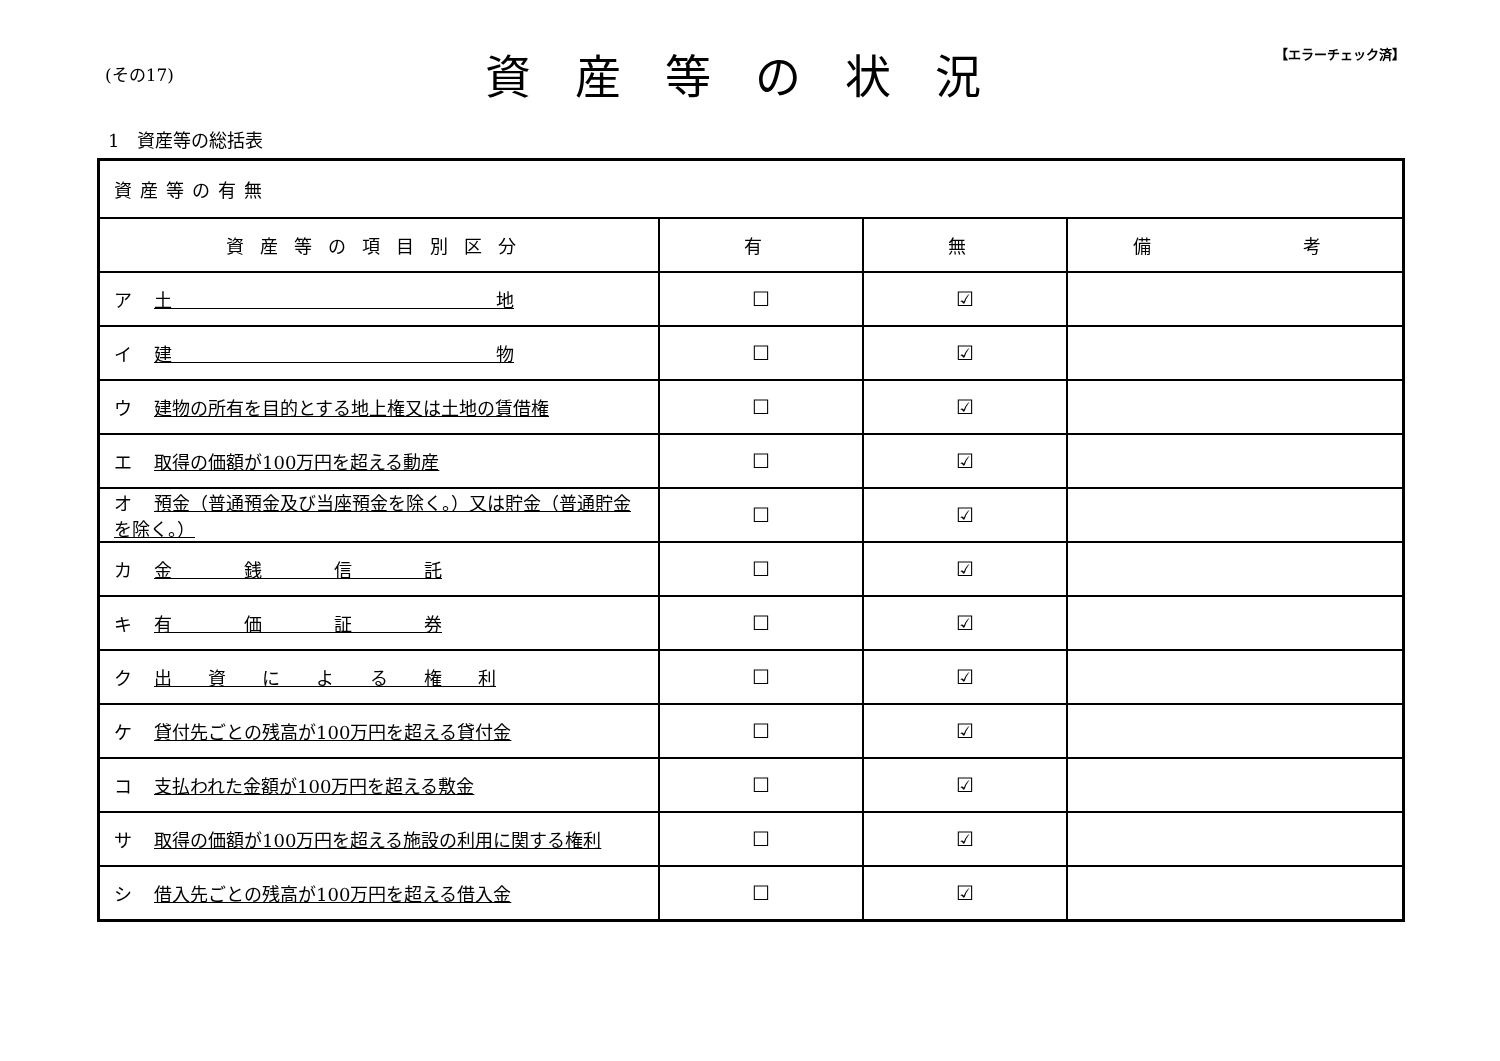(その17)
資産等の状況
【エラーチェック済】
1　資産等の総括表
| 資産等の有無 | | | |
| 資産等の項目別区分 | 有 | 無 | 備 考 |
| ア 土 地 | ☐ | ☑ | |
| イ 建 物 | ☐ | ☑ | |
| ウ 建物の所有を目的とする地上権又は土地の賃借権 | ☐ | ☑ | |
| エ 取得の価額が100万円を超える動産 | ☐ | ☑ | |
| オ 預金（普通預金及び当座預金を除く。）又は貯金（普通貯金を除く。） | ☐ | ☑ | |
| カ 金 銭 信 託 | ☐ | ☑ | |
| キ 有 価 証 券 | ☐ | ☑ | |
| ク 出 資 に よ る 権 利 | ☐ | ☑ | |
| ケ 貸付先ごとの残高が100万円を超える貸付金 | ☐ | ☑ | |
| コ 支払われた金額が100万円を超える敷金 | ☐ | ☑ | |
| サ 取得の価額が100万円を超える施設の利用に関する権利 | ☐ | ☑ | |
| シ 借入先ごとの残高が100万円を超える借入金 | ☐ | ☑ | |